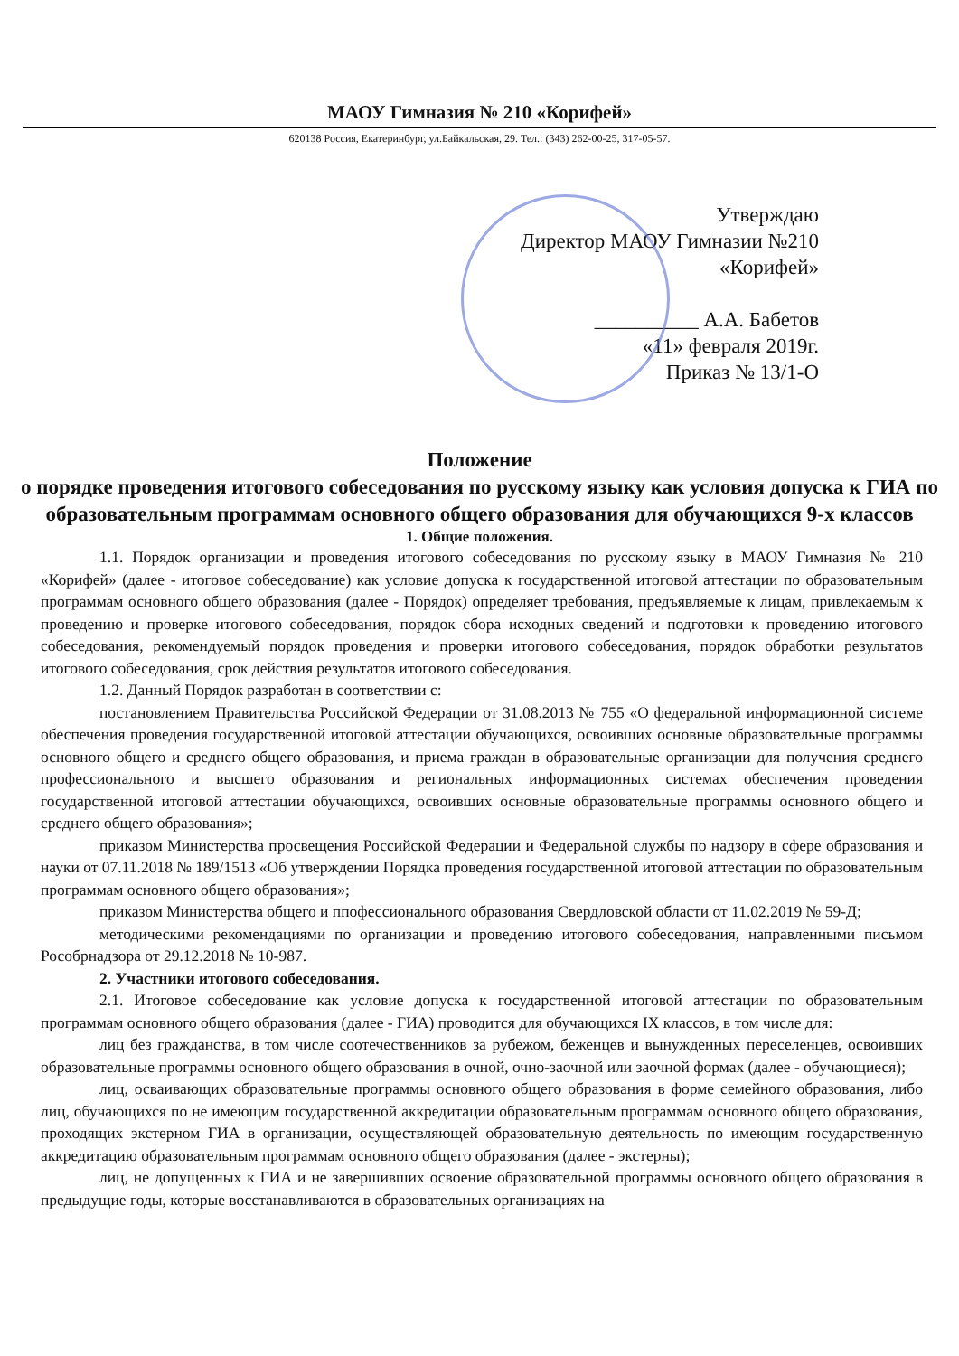МАОУ Гимназия № 210 «Корифей»
620138 Россия, Екатеринбург, ул.Байкальская, 29. Тел.: (343) 262-00-25, 317-05-57.
Утверждаю
Директор МАОУ Гимназии №210
«Корифей»
__________ А.А. Бабетов
«11» февраля 2019г.
Приказ № 13/1-О
Положение
о порядке проведения итогового собеседования по русскому языку как условия допуска к ГИА по образовательным программам основного общего образования для обучающихся 9-х классов
1. Общие положения.
1.1. Порядок организации и проведения итогового собеседования по русскому языку в МАОУ Гимназия № 210 «Корифей» (далее - итоговое собеседование) как условие допуска к государственной итоговой аттестации по образовательным программам основного общего образования (далее - Порядок) определяет требования, предъявляемые к лицам, привлекаемым к проведению и проверке итогового собеседования, порядок сбора исходных сведений и подготовки к проведению итогового собеседования, рекомендуемый порядок проведения и проверки итогового собеседования, порядок обработки результатов итогового собеседования, срок действия результатов итогового собеседования.
1.2. Данный Порядок разработан в соответствии с:
постановлением Правительства Российской Федерации от 31.08.2013 № 755 «О федеральной информационной системе обеспечения проведения государственной итоговой аттестации обучающихся, освоивших основные образовательные программы основного общего и среднего общего образования, и приема граждан в образовательные организации для получения среднего профессионального и высшего образования и региональных информационных системах обеспечения проведения государственной итоговой аттестации обучающихся, освоивших основные образовательные программы основного общего и среднего общего образования»;
приказом Министерства просвещения Российской Федерации и Федеральной службы по надзору в сфере образования и науки от 07.11.2018 № 189/1513 «Об утверждении Порядка проведения государственной итоговой аттестации по образовательным программам основного общего образования»;
приказом Министерства общего и ппофессионального образования Свердловской области от 11.02.2019 № 59-Д;
методическими рекомендациями по организации и проведению итогового собеседования, направленными письмом Рособрнадзора от 29.12.2018 № 10-987.
2. Участники итогового собеседования.
2.1. Итоговое собеседование как условие допуска к государственной итоговой аттестации по образовательным программам основного общего образования (далее - ГИА) проводится для обучающихся IX классов, в том числе для:
лиц без гражданства, в том числе соотечественников за рубежом, беженцев и вынужденных переселенцев, освоивших образовательные программы основного общего образования в очной, очно-заочной или заочной формах (далее - обучающиеся);
лиц, осваивающих образовательные программы основного общего образования в форме семейного образования, либо лиц, обучающихся по не имеющим государственной аккредитации образовательным программам основного общего образования, проходящих экстерном ГИА в организации, осуществляющей образовательную деятельность по имеющим государственную аккредитацию образовательным программам основного общего образования (далее - экстерны);
лиц, не допущенных к ГИА и не завершивших освоение образовательной программы основного общего образования в предыдущие годы, которые восстанавливаются в образовательных организациях на